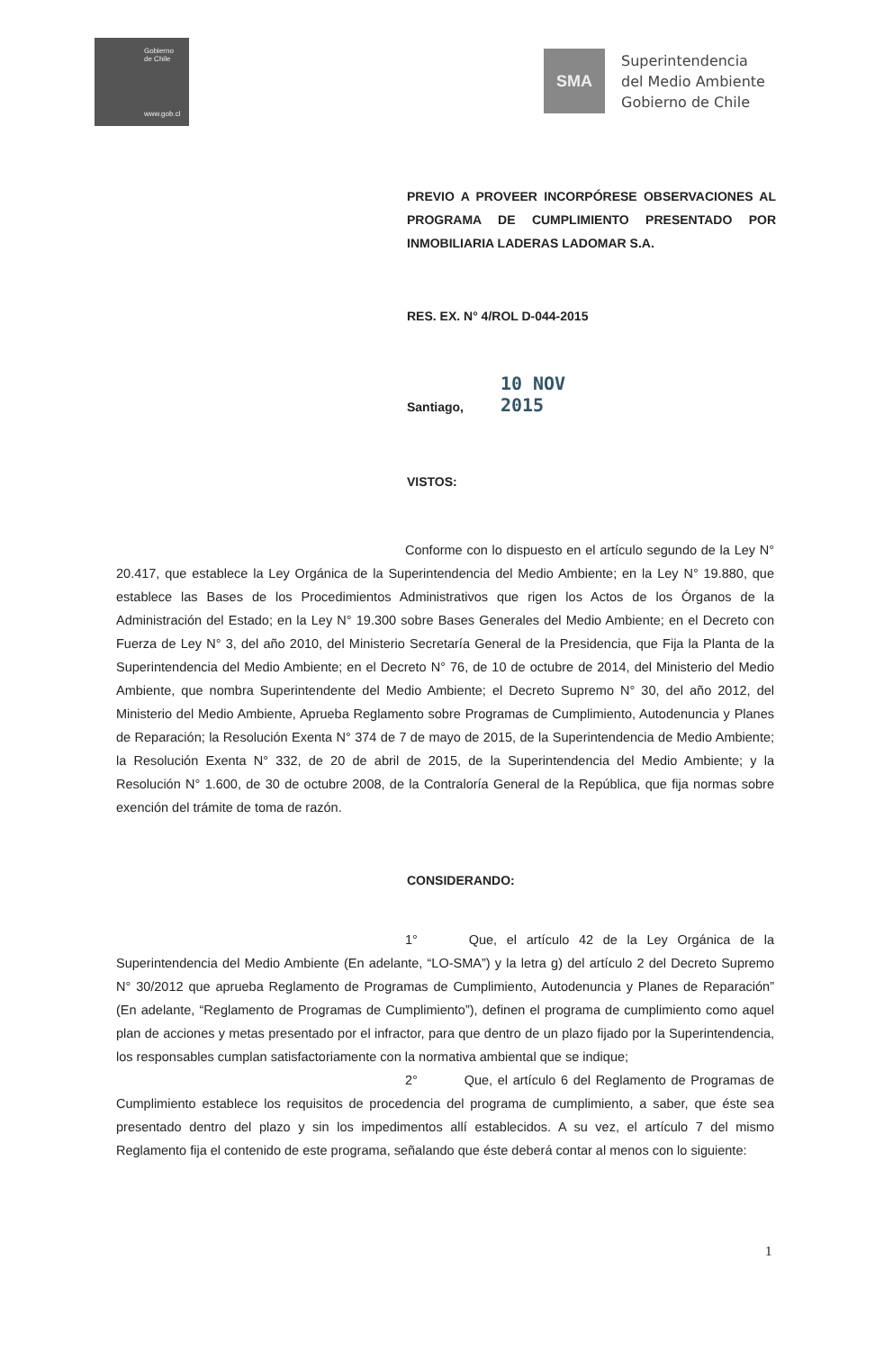Gobierno
de Chile
www.gob.cl
SMA
Superintendencia
del Medio Ambiente
Gobierno de Chile
PREVIO A PROVEER INCORPÓRESE OBSERVACIONES AL PROGRAMA DE CUMPLIMIENTO PRESENTADO POR INMOBILIARIA LADERAS LADOMAR S.A.
RES. EX. N° 4/ROL D-044-2015
Santiago, 10 NOV 2015
VISTOS:
Conforme con lo dispuesto en el artículo segundo de la Ley N° 20.417, que establece la Ley Orgánica de la Superintendencia del Medio Ambiente; en la Ley N° 19.880, que establece las Bases de los Procedimientos Administrativos que rigen los Actos de los Órganos de la Administración del Estado; en la Ley N° 19.300 sobre Bases Generales del Medio Ambiente; en el Decreto con Fuerza de Ley N° 3, del año 2010, del Ministerio Secretaría General de la Presidencia, que Fija la Planta de la Superintendencia del Medio Ambiente; en el Decreto N° 76, de 10 de octubre de 2014, del Ministerio del Medio Ambiente, que nombra Superintendente del Medio Ambiente; el Decreto Supremo N° 30, del año 2012, del Ministerio del Medio Ambiente, Aprueba Reglamento sobre Programas de Cumplimiento, Autodenuncia y Planes de Reparación; la Resolución Exenta N° 374 de 7 de mayo de 2015, de la Superintendencia de Medio Ambiente; la Resolución Exenta N° 332, de 20 de abril de 2015, de la Superintendencia del Medio Ambiente; y la Resolución N° 1.600, de 30 de octubre 2008, de la Contraloría General de la República, que fija normas sobre exención del trámite de toma de razón.
CONSIDERANDO:
1° Que, el artículo 42 de la Ley Orgánica de la Superintendencia del Medio Ambiente (En adelante, “LO-SMA”) y la letra g) del artículo 2 del Decreto Supremo N° 30/2012 que aprueba Reglamento de Programas de Cumplimiento, Autodenuncia y Planes de Reparación” (En adelante, “Reglamento de Programas de Cumplimiento”), definen el programa de cumplimiento como aquel plan de acciones y metas presentado por el infractor, para que dentro de un plazo fijado por la Superintendencia, los responsables cumplan satisfactoriamente con la normativa ambiental que se indique;
2° Que, el artículo 6 del Reglamento de Programas de Cumplimiento establece los requisitos de procedencia del programa de cumplimiento, a saber, que éste sea presentado dentro del plazo y sin los impedimentos allí establecidos. A su vez, el artículo 7 del mismo Reglamento fija el contenido de este programa, señalando que éste deberá contar al menos con lo siguiente:
1